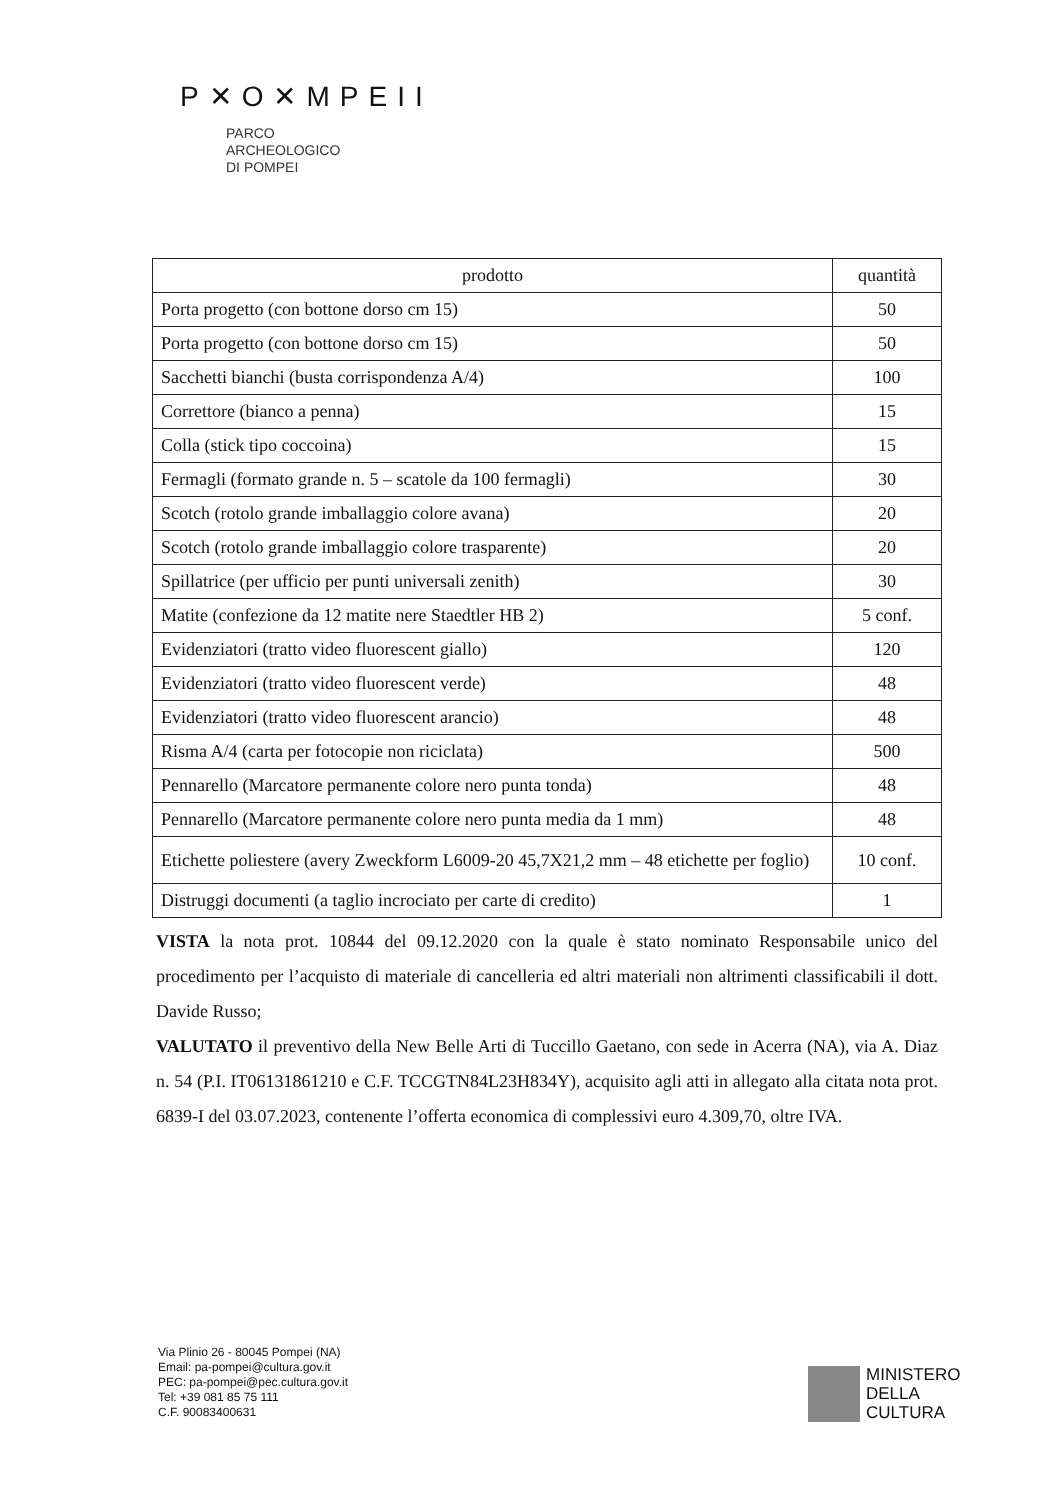P✕O✕MPEII
PARCO
ARCHEOLOGICO
DI POMPEI
| prodotto | quantità |
| --- | --- |
| Porta progetto (con bottone dorso cm 15) | 50 |
| Porta progetto (con bottone dorso cm 15) | 50 |
| Sacchetti bianchi (busta corrispondenza A/4) | 100 |
| Correttore (bianco a penna) | 15 |
| Colla (stick tipo coccoina) | 15 |
| Fermagli (formato grande n. 5 – scatole da 100 fermagli) | 30 |
| Scotch (rotolo grande imballaggio colore avana) | 20 |
| Scotch (rotolo grande imballaggio colore trasparente) | 20 |
| Spillatrice (per ufficio per punti universali zenith) | 30 |
| Matite (confezione da 12 matite nere Staedtler HB 2) | 5 conf. |
| Evidenziatori (tratto video fluorescent giallo) | 120 |
| Evidenziatori (tratto video fluorescent verde) | 48 |
| Evidenziatori (tratto video fluorescent arancio) | 48 |
| Risma A/4 (carta per fotocopie non riciclata) | 500 |
| Pennarello (Marcatore permanente colore nero punta tonda) | 48 |
| Pennarello (Marcatore permanente colore nero punta media da 1 mm) | 48 |
| Etichette poliestere (avery Zweckform L6009-20 45,7X21,2 mm – 48 etichette per foglio) | 10 conf. |
| Distruggi documenti (a taglio incrociato per carte di credito) | 1 |
VISTA la nota prot. 10844 del 09.12.2020 con la quale è stato nominato Responsabile unico del procedimento per l’acquisto di materiale di cancelleria ed altri materiali non altrimenti classificabili il dott. Davide Russo;
VALUTATO il preventivo della New Belle Arti di Tuccillo Gaetano, con sede in Acerra (NA), via A. Diaz n. 54 (P.I. IT06131861210 e C.F. TCCGTN84L23H834Y), acquisito agli atti in allegato alla citata nota prot. 6839-I del 03.07.2023, contenente l’offerta economica di complessivi euro 4.309,70, oltre IVA.
Via Plinio 26 - 80045 Pompei (NA)
Email: pa-pompei@cultura.gov.it
PEC: pa-pompei@pec.cultura.gov.it
Tel: +39 081 85 75 111
C.F. 90083400631
MINISTERO
DELLA
CULTURA